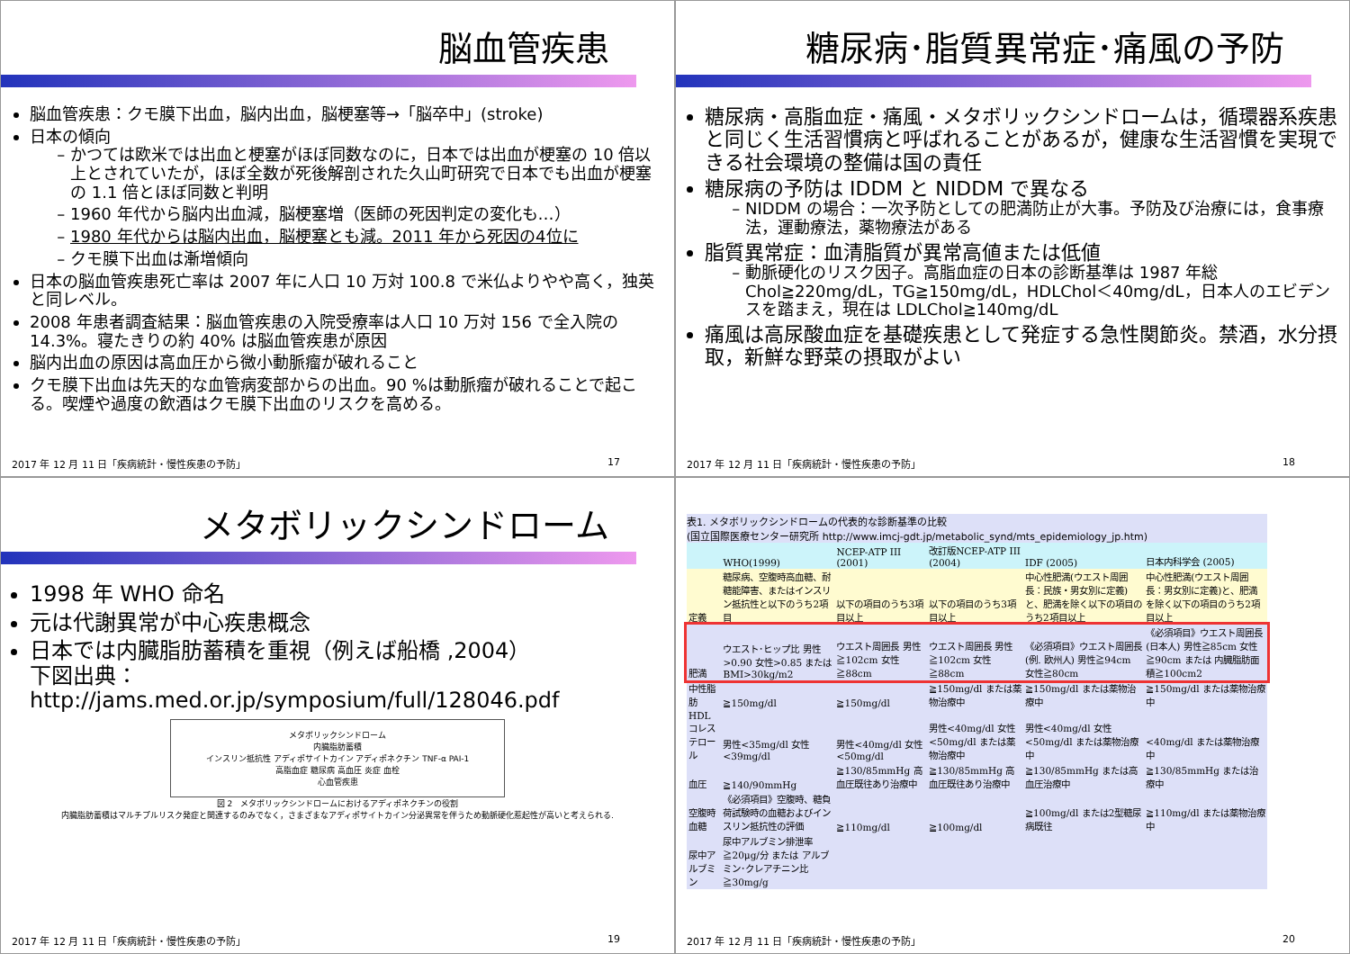脳血管疾患
脳血管疾患：クモ膜下出血，脳内出血，脳梗塞等→「脳卒中」(stroke)
日本の傾向
かつては欧米では出血と梗塞がほぼ同数なのに，日本では出血が梗塞の 10 倍以上とされていたが，ほぼ全数が死後解剖された久山町研究で日本でも出血が梗塞の 1.1 倍とほぼ同数と判明
1960 年代から脳内出血減，脳梗塞増（医師の死因判定の変化も…）
1980 年代からは脳内出血，脳梗塞とも減。2011 年から死因の4位に
クモ膜下出血は漸増傾向
日本の脳血管疾患死亡率は 2007 年に人口 10 万対 100.8 で米仏よりやや高く，独英と同レベル。
2008 年患者調査結果：脳血管疾患の入院受療率は人口 10 万対 156 で全入院の 14.3%。寝たきりの約 40% は脳血管疾患が原因
脳内出血の原因は高血圧から微小動脈瘤が破れること
クモ膜下出血は先天的な血管病変部からの出血。90 %は動脈瘤が破れることで起こる。喫煙や過度の飲酒はクモ膜下出血のリスクを高める。
2017 年 12 月 11 日「疾病統計・慢性疾患の予防」 17
糖尿病･脂質異常症･痛風の予防
糖尿病・高脂血症・痛風・メタボリックシンドロームは，循環器系疾患と同じく生活習慣病と呼ばれることがあるが，健康な生活習慣を実現できる社会環境の整備は国の責任
糖尿病の予防は IDDM と NIDDM で異なる
NIDDM の場合：一次予防としての肥満防止が大事。予防及び治療には，食事療法，運動療法，薬物療法がある
脂質異常症：血清脂質が異常高値または低値
動脈硬化のリスク因子。高脂血症の日本の診断基準は 1987 年総 Chol≧220mg/dL，TG≧150mg/dL，HDLChol＜40mg/dL，日本人のエビデンスを踏まえ，現在は LDLChol≧140mg/dL
痛風は高尿酸血症を基礎疾患として発症する急性関節炎。禁酒，水分摂取，新鮮な野菜の摂取がよい
2017 年 12 月 11 日「疾病統計・慢性疾患の予防」 18
メタボリックシンドローム
1998 年 WHO 命名
元は代謝異常が中心疾患概念
日本では内臓脂肪蓄積を重視（例えば船橋 ,2004）
下図出典：http://jams.med.or.jp/symposium/full/128046.pdf
メタボリックシンドローム
内臓脂肪蓄積
インスリン抵抗性 アディポサイトカイン アディポネクチン TNF-α PAI-1
高脂血症 糖尿病 高血圧 炎症 血栓
心血管疾患
図 2　メタボリックシンドロームにおけるアディポネクチンの役割
内臓脂肪蓄積はマルチプルリスク発症と関連するのみでなく，さまざまなアディポサイトカイン分泌異常を伴うため動脈硬化惹起性が高いと考えられる.
2017 年 12 月 11 日「疾病統計・慢性疾患の予防」 19
表1. メタボリックシンドロームの代表的な診断基準の比較
(国立国際医療センター研究所 http://www.imcj-gdt.jp/metabolic_synd/mts_epidemiology_jp.htm)
| | WHO(1999) | NCEP-ATP III (2001) | 改訂版NCEP-ATP III (2004) | IDF (2005) | 日本内科学会 (2005) |
| --- | --- | --- | --- | --- | --- |
| 定義 | 糖尿病、空腹時高血糖、耐糖能障害、またはインスリン抵抗性と以下のうち2項目 | 以下の項目のうち3項目以上 | 以下の項目のうち3項目以上 | 中心性肥満(ウエスト周囲長：民族・男女別に定義)と、肥満を除く以下の項目のうち2項目以上 | 中心性肥満(ウエスト周囲長：男女別に定義)と、肥満を除く以下の項目のうち2項目以上 |
| 肥満 | ウエスト･ヒップ比 男性>0.90 女性>0.85 または BMI>30kg/m2 | ウエスト周囲長 男性≧102cm 女性≧88cm | ウエスト周囲長 男性≧102cm 女性≧88cm | 《必須項目》ウエスト周囲長(例. 欧州人) 男性≧94cm 女性≧80cm | 《必須項目》ウエスト周囲長(日本人) 男性≧85cm 女性≧90cm または 内臓脂肪面積≧100cm2 |
| 中性脂肪 | ≧150mg/dl | ≧150mg/dl | ≧150mg/dl または薬物治療中 | ≧150mg/dl または薬物治療中 | ≧150mg/dl または薬物治療中 |
| HDLコレステロール | 男性<35mg/dl 女性<39mg/dl | 男性<40mg/dl 女性<50mg/dl | 男性<40mg/dl 女性<50mg/dl または薬物治療中 | 男性<40mg/dl 女性<50mg/dl または薬物治療中 | <40mg/dl または薬物治療中 |
| 血圧 | ≧140/90mmHg | ≧130/85mmHg 高血圧既往あり治療中 | ≧130/85mmHg 高血圧既往あり治療中 | ≧130/85mmHg または高血圧治療中 | ≧130/85mmHg または治療中 |
| 空腹時血糖 | 《必須項目》空腹時、糖負荷試験時の血糖およびインスリン抵抗性の評価 | ≧110mg/dl | ≧100mg/dl | ≧100mg/dl または2型糖尿病既往 | ≧110mg/dl または薬物治療中 |
| 尿中アルブミン | 尿中アルブミン排泄率 ≧20μg/分 または アルブミン･クレアチニン比≧30mg/g | | | | |
2017 年 12 月 11 日「疾病統計・慢性疾患の予防」 20